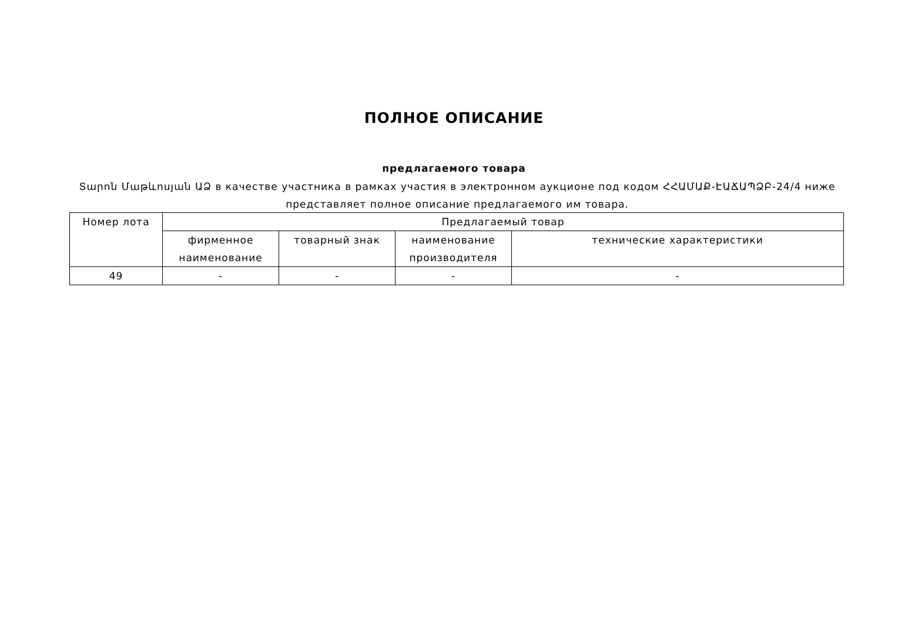ПОЛНОЕ ОПИСАНИЕ
предлагаемого товара
Տարոն Մաթևոսյան ԱՁ в качестве участника в рамках участия в электронном аукционе под кодом ՀՀԱՄԱՔ-ԷԱՃԱՊՁԲ-24/4 ниже представляет полное описание предлагаемого им товара.
| Номер лота | Предлагаемый товар | | | |
| --- | --- | --- | --- | --- |
| | фирменное наименование | товарный знак | наименование производителя | технические характеристики |
| 49 | - | - | - | - |